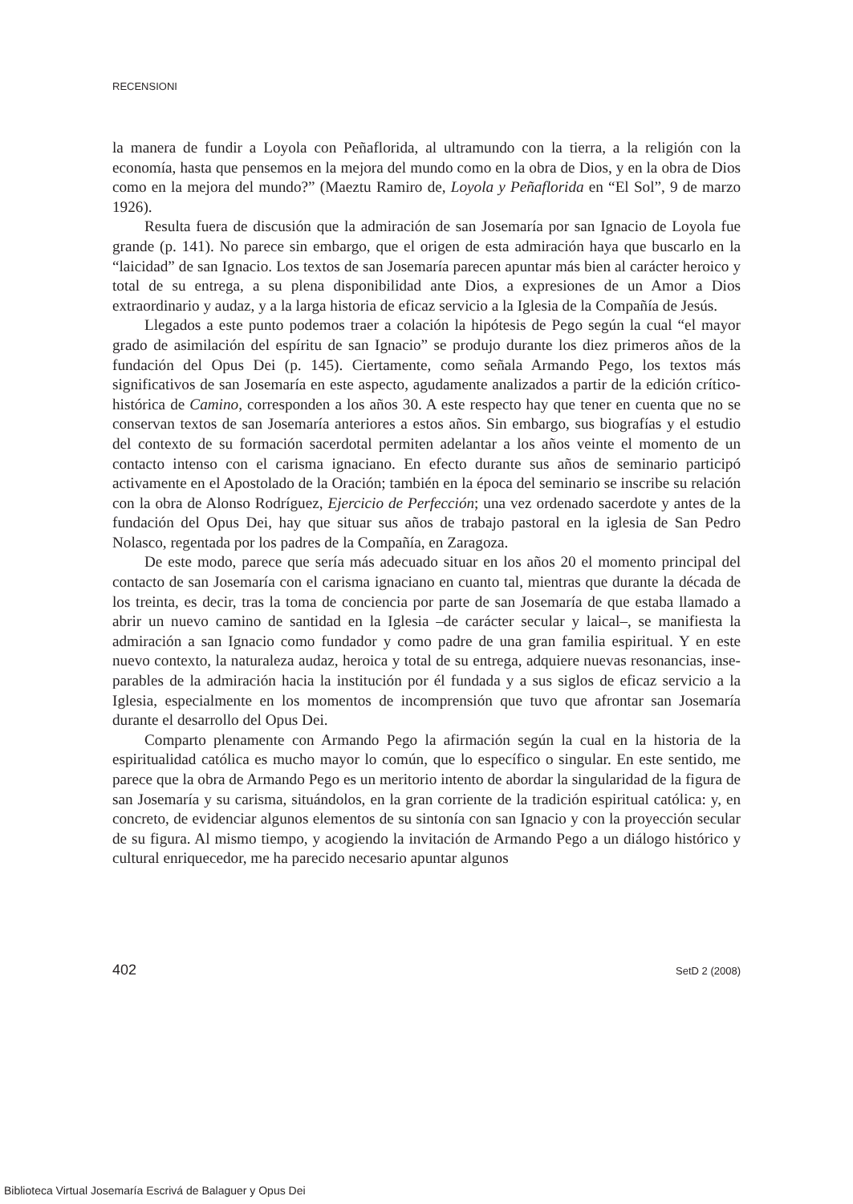RECENSIONI
la manera de fundir a Loyola con Peñaflorida, al ultramundo con la tierra, a la reli­gión con la economía, hasta que pensemos en la mejora del mundo como en la obra de Dios, y en la obra de Dios como en la mejora del mundo?” (Maeztu Ramiro de, Loyola y Peñaflorida en “El Sol”, 9 de marzo 1926).
Resulta fuera de discusión que la admiración de san Josemaría por san Ignacio de Loyola fue grande (p. 141). No parece sin embargo, que el origen de esta admira­ción haya que buscarlo en la “laicidad” de san Ignacio. Los textos de san Josemaría parecen apuntar más bien al carácter heroico y total de su entrega, a su plena dispo­nibilidad ante Dios, a expresiones de un Amor a Dios extraordinario y audaz, y a la larga historia de eficaz servicio a la Iglesia de la Compañía de Jesús.
Llegados a este punto podemos traer a colación la hipótesis de Pego según la cual “el mayor grado de asimilación del espíritu de san Ignacio” se produjo durante los diez primeros años de la fundación del Opus Dei (p. 145). Ciertamente, como señala Armando Pego, los textos más significativos de san Josemaría en este aspecto, aguda­mente analizados a partir de la edición crítico-histórica de Camino, corresponden a los años 30. A este respecto hay que tener en cuenta que no se conservan textos de san Josemaría anteriores a estos años. Sin embargo, sus biografías y el estudio del con­texto de su formación sacerdotal permiten adelantar a los años veinte el momento de un contacto intenso con el carisma ignaciano. En efecto durante sus años de semi­nario participó activamente en el Apostolado de la Oración; también en la época del seminario se inscribe su relación con la obra de Alonso Rodríguez, Ejercicio de Perfección; una vez ordenado sacerdote y antes de la fundación del Opus Dei, hay que situar sus años de trabajo pastoral en la iglesia de San Pedro Nolasco, regentada por los padres de la Compañía, en Zaragoza.
De este modo, parece que sería más adecuado situar en los años 20 el momento principal del contacto de san Josemaría con el carisma ignaciano en cuanto tal, mien­tras que durante la década de los treinta, es decir, tras la toma de conciencia por parte de san Josemaría de que estaba llamado a abrir un nuevo camino de santidad en la Iglesia –de carácter secular y laical–, se manifiesta la admiración a san Ignacio como fundador y como padre de una gran familia espiritual. Y en este nuevo contexto, la naturaleza audaz, heroica y total de su entrega, adquiere nuevas resonancias, inse­parables de la admiración hacia la institución por él fundada y a sus siglos de eficaz servicio a la Iglesia, especialmente en los momentos de incomprensión que tuvo que afrontar san Josemaría durante el desarrollo del Opus Dei.
Comparto plenamente con Armando Pego la afirmación según la cual en la his­toria de la espiritualidad católica es mucho mayor lo común, que lo específico o singular. En este sentido, me parece que la obra de Armando Pego es un meritorio intento de abordar la singularidad de la figura de san Josemaría y su carisma, situán­dolos, en la gran corriente de la tradición espiritual católica: y, en concreto, de evi­denciar algunos elementos de su sintonía con san Ignacio y con la proyección secular de su figura. Al mismo tiempo, y acogiendo la invitación de Armando Pego a un diálogo histórico y cultural enriquecedor, me ha parecido necesario apuntar algunos
402 SetD 2 (2008)
Biblioteca Virtual Josemaría Escrivá de Balaguer y Opus Dei